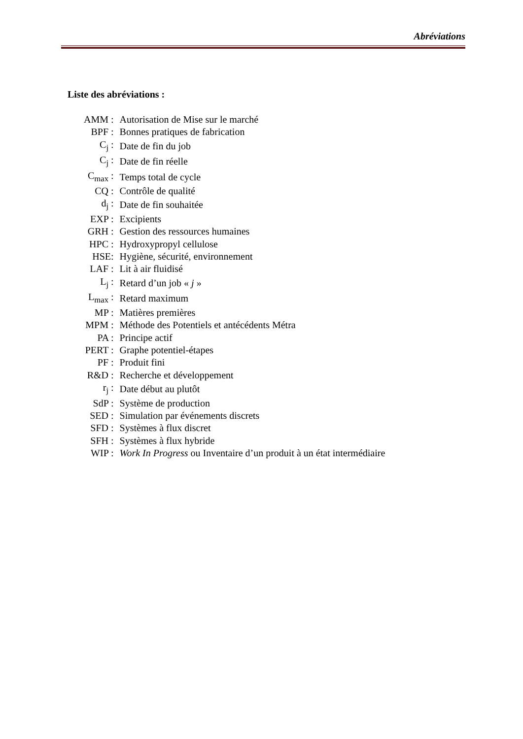Abréviations
Liste des abréviations :
| AMM : | Autorisation de Mise sur le marché |
| BPF : | Bonnes pratiques de fabrication |
| C<sub>j</sub> : | Date de fin du job |
| C<sub>j</sub> : | Date de fin réelle |
| C<sub>max</sub> : | Temps total de cycle |
| CQ : | Contrôle de qualité |
| d<sub>j</sub> : | Date de fin souhaitée |
| EXP : | Excipients |
| GRH : | Gestion des ressources humaines |
| HPC : | Hydroxypropyl cellulose |
| HSE: | Hygiène, sécurité, environnement |
| LAF : | Lit à air fluidisé |
| L<sub>j</sub> : | Retard d’un job « j » |
| L<sub>max</sub> : | Retard maximum |
| MP : | Matières premières |
| MPM : | Méthode des Potentiels et antécédents Métra |
| PA : | Principe actif |
| PERT : | Graphe potentiel-étapes |
| PF : | Produit fini |
| R&D : | Recherche et développement |
| r<sub>j</sub> : | Date début au plutôt |
| SdP : | Système de production |
| SED : | Simulation par événements discrets |
| SFD : | Systèmes à flux discret |
| SFH : | Systèmes à flux hybride |
| WIP : | Work In Progress ou Inventaire d’un produit à un état intermédiaire |